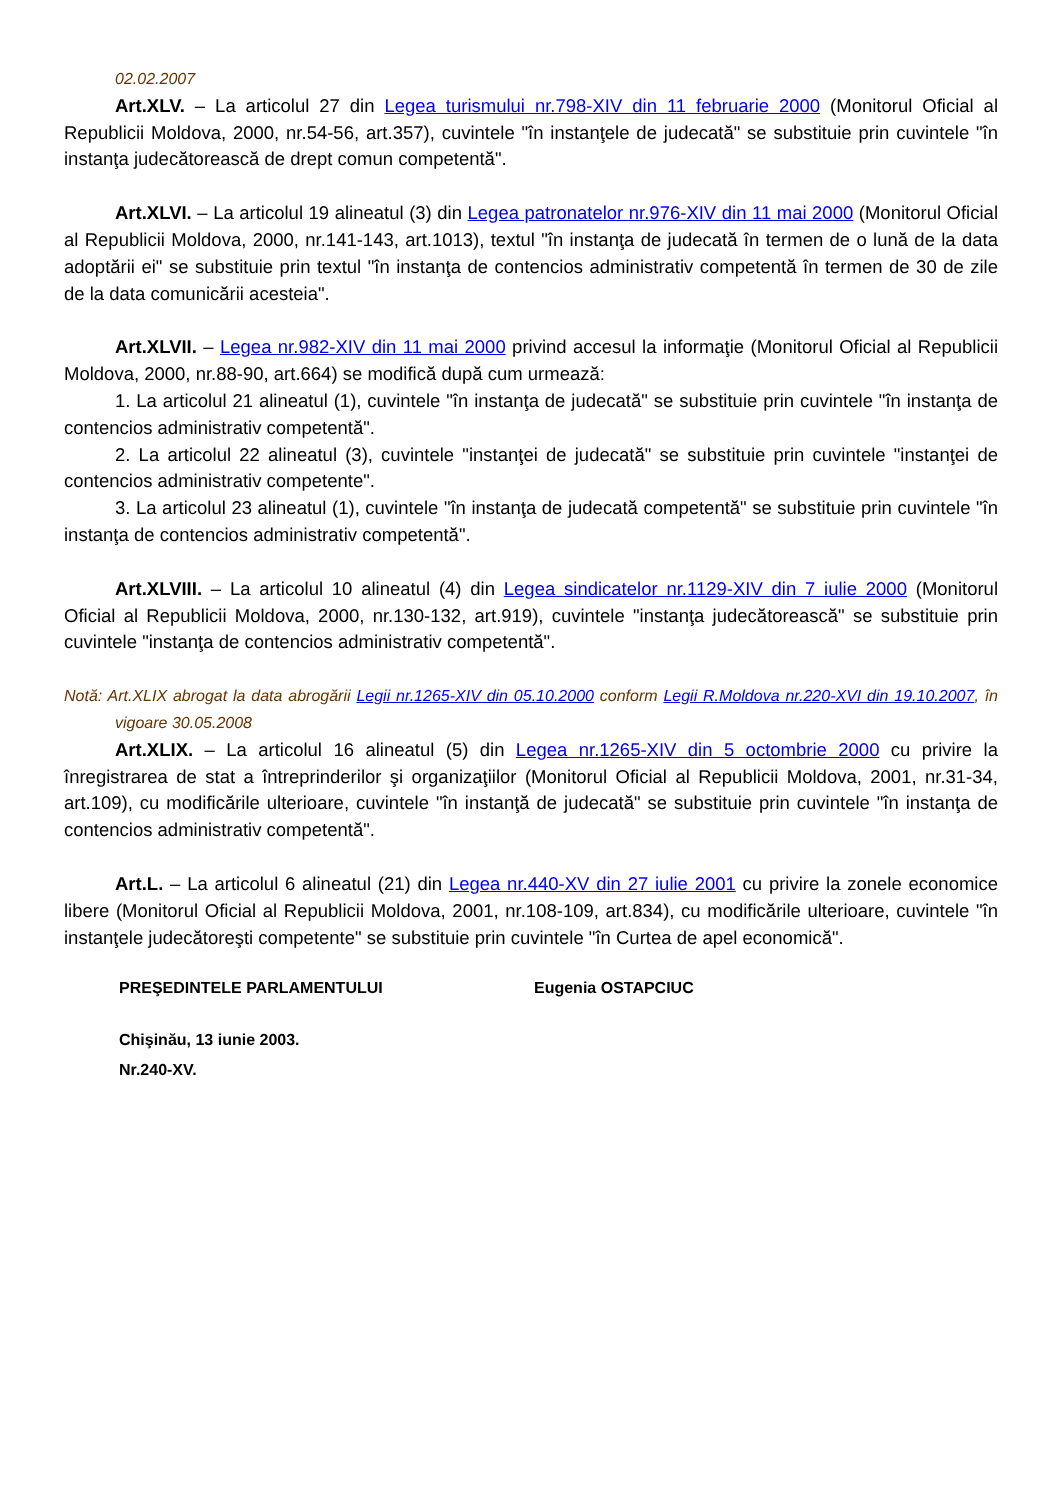02.02.2007
Art.XLV. – La articolul 27 din Legea turismului nr.798-XIV din 11 februarie 2000 (Monitorul Oficial al Republicii Moldova, 2000, nr.54-56, art.357), cuvintele "în instanţele de judecată" se substituie prin cuvintele "în instanţa judecătorească de drept comun competentă".
Art.XLVI. – La articolul 19 alineatul (3) din Legea patronatelor nr.976-XIV din 11 mai 2000 (Monitorul Oficial al Republicii Moldova, 2000, nr.141-143, art.1013), textul "în instanţa de judecată în termen de o lună de la data adoptării ei" se substituie prin textul "în instanţa de contencios administrativ competentă în termen de 30 de zile de la data comunicării acesteia".
Art.XLVII. – Legea nr.982-XIV din 11 mai 2000 privind accesul la informaţie (Monitorul Oficial al Republicii Moldova, 2000, nr.88-90, art.664) se modifică după cum urmează:
1. La articolul 21 alineatul (1), cuvintele "în instanţa de judecată" se substituie prin cuvintele "în instanţa de contencios administrativ competentă".
2. La articolul 22 alineatul (3), cuvintele "instanţei de judecată" se substituie prin cuvintele "instanţei de contencios administrativ competente".
3. La articolul 23 alineatul (1), cuvintele "în instanţa de judecată competentă" se substituie prin cuvintele "în instanţa de contencios administrativ competentă".
Art.XLVIII. – La articolul 10 alineatul (4) din Legea sindicatelor nr.1129-XIV din 7 iulie 2000 (Monitorul Oficial al Republicii Moldova, 2000, nr.130-132, art.919), cuvintele "instanţa judecătorească" se substituie prin cuvintele "instanţa de contencios administrativ competentă".
Notă: Art.XLIX abrogat la data abrogării Legii nr.1265-XIV din 05.10.2000 conform Legii R.Moldova nr.220-XVI din 19.10.2007, în vigoare 30.05.2008
Art.XLIX. – La articolul 16 alineatul (5) din Legea nr.1265-XIV din 5 octombrie 2000 cu privire la înregistrarea de stat a întreprinderilor şi organizaţiilor (Monitorul Oficial al Republicii Moldova, 2001, nr.31-34, art.109), cu modificările ulterioare, cuvintele "în instanţă de judecată" se substituie prin cuvintele "în instanţa de contencios administrativ competentă".
Art.L. – La articolul 6 alineatul (21) din Legea nr.440-XV din 27 iulie 2001 cu privire la zonele economice libere (Monitorul Oficial al Republicii Moldova, 2001, nr.108-109, art.834), cu modificările ulterioare, cuvintele "în instanţele judecătoreşti competente" se substituie prin cuvintele "în Curtea de apel economică".
PREŞEDINTELE PARLAMENTULUI Eugenia OSTAPCIUC
Chişinău, 13 iunie 2003.
Nr.240-XV.